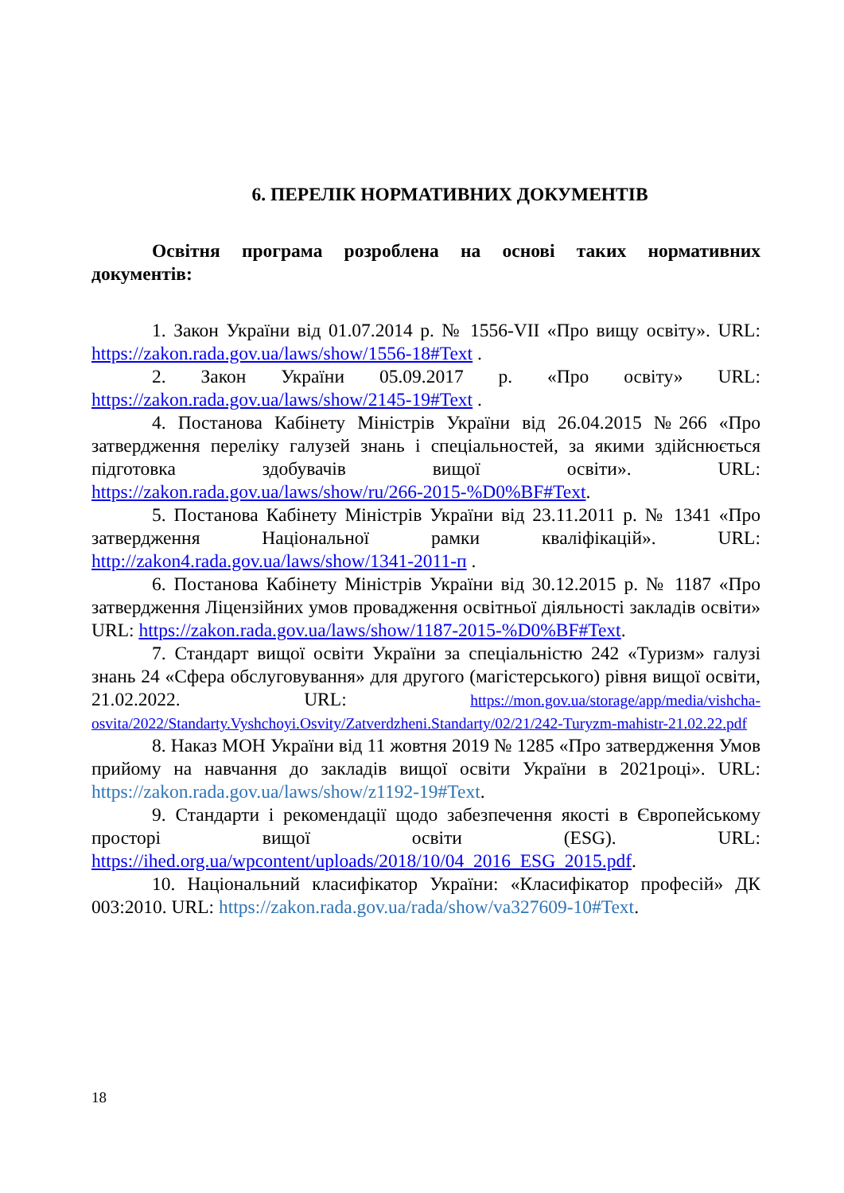6. ПЕРЕЛІК НОРМАТИВНИХ ДОКУМЕНТІВ
Освітня програма розроблена на основі таких нормативних документів:
1. Закон України від 01.07.2014 р. № 1556-VII «Про вищу освіту». URL: https://zakon.rada.gov.ua/laws/show/1556-18#Text .
2. Закон України 05.09.2017 р. «Про освіту» URL: https://zakon.rada.gov.ua/laws/show/2145-19#Text .
4. Постанова Кабінету Міністрів України від 26.04.2015 №266 «Про затвердження переліку галузей знань і спеціальностей, за якими здійснюється підготовка здобувачів вищої освіти». URL: https://zakon.rada.gov.ua/laws/show/ru/266-2015-%D0%BF#Text.
5. Постанова Кабінету Міністрів України від 23.11.2011 р. № 1341 «Про затвердження Національної рамки кваліфікацій». URL: http://zakon4.rada.gov.ua/laws/show/1341-2011-п .
6. Постанова Кабінету Міністрів України від 30.12.2015 р. № 1187 «Про затвердження Ліцензійних умов провадження освітньої діяльності закладів освіти» URL: https://zakon.rada.gov.ua/laws/show/1187-2015-%D0%BF#Text.
7. Стандарт вищої освіти України за спеціальністю 242 «Туризм» галузі знань 24 «Сфера обслуговування» для другого (магістерського) рівня вищої освіти, 21.02.2022. URL: https://mon.gov.ua/storage/app/media/vishcha-osvita/2022/Standarty.Vyshchoyi.Osvity/Zatverdzheni.Standarty/02/21/242-Turyzm-mahistr-21.02.22.pdf
8. Наказ МОН України від 11 жовтня 2019 № 1285 «Про затвердження Умов прийому на навчання до закладів вищої освіти України в 2021році». URL: https://zakon.rada.gov.ua/laws/show/z1192-19#Text.
9. Стандарти і рекомендації щодо забезпечення якості в Європейському просторі вищої освіти (ESG). URL: https://ihed.org.ua/wpcontent/uploads/2018/10/04_2016_ESG_2015.pdf.
10. Національний класифікатор України: «Класифікатор професій» ДК 003:2010. URL: https://zakon.rada.gov.ua/rada/show/va327609-10#Text.
18